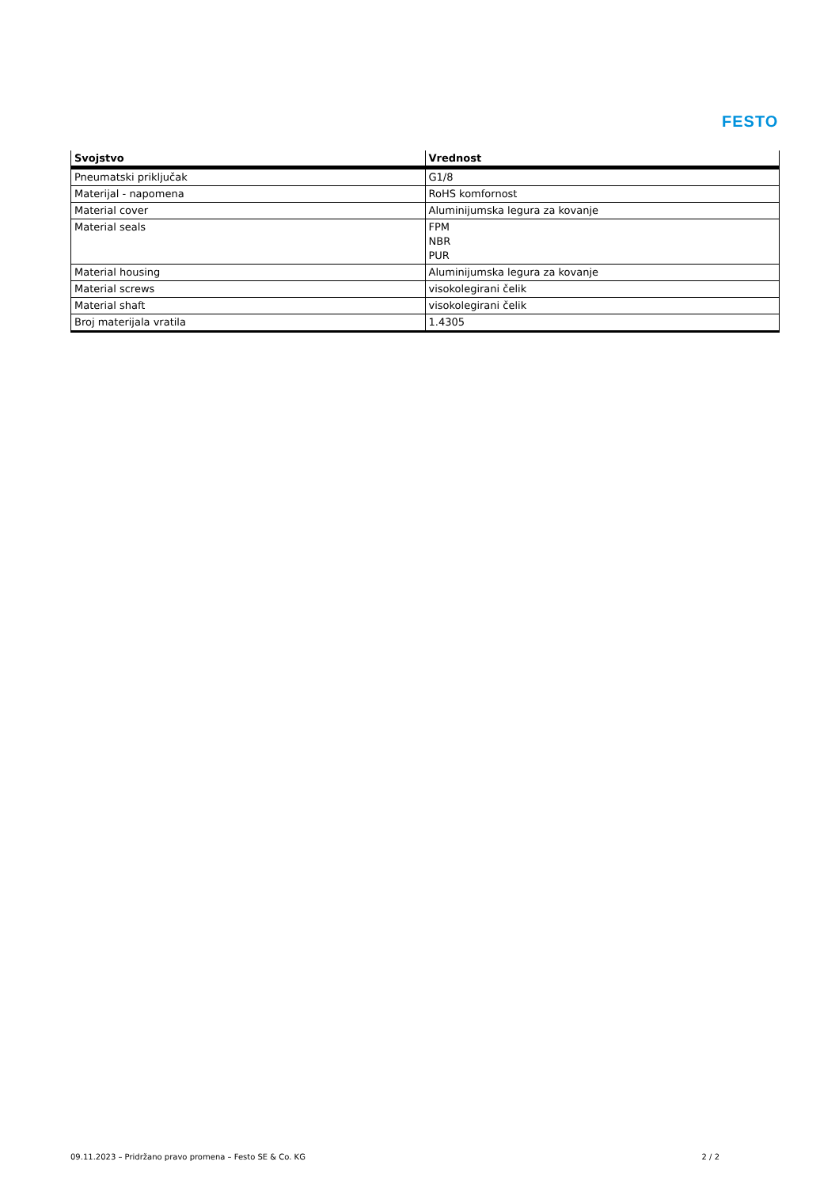FESTO
| Svojstvo | Vrednost |
| --- | --- |
| Pneumatski priključak | G1/8 |
| Materijal - napomena | RoHS komfornost |
| Material cover | Aluminijumska legura za kovanje |
| Material seals | FPM NBR PUR |
| Material housing | Aluminijumska legura za kovanje |
| Material screws | visokolegirani čelik |
| Material shaft | visokolegirani čelik |
| Broj materijala vratila | 1.4305 |
09.11.2023 – Pridržano pravo promena – Festo SE & Co. KG 2 / 2